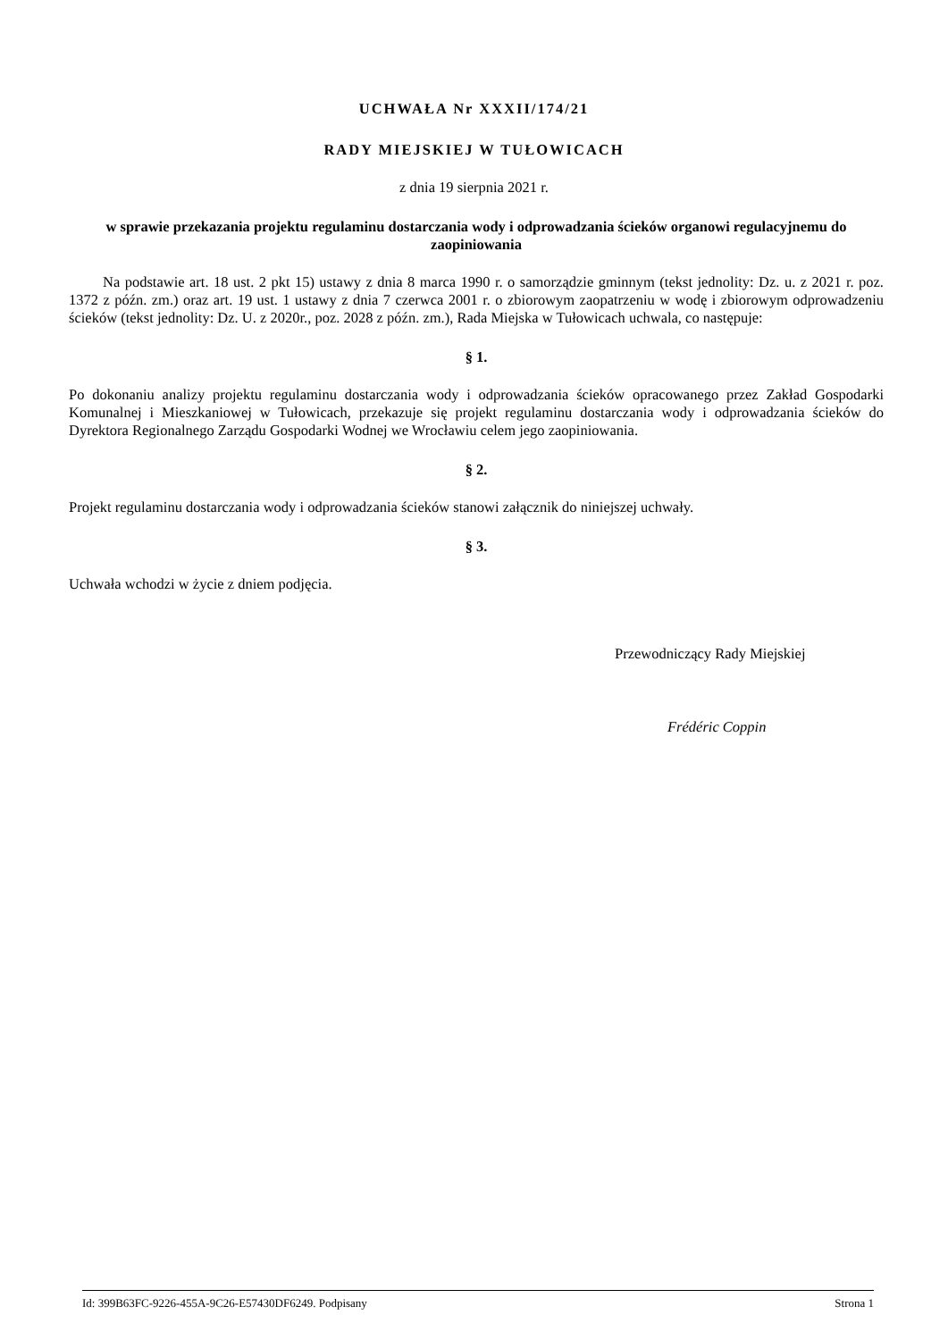UCHWAŁA Nr XXXII/174/21
RADY MIEJSKIEJ W TUŁOWICACH
z dnia 19 sierpnia 2021 r.
w sprawie przekazania projektu regulaminu dostarczania wody i odprowadzania ścieków organowi regulacyjnemu do zaopiniowania
Na podstawie art. 18 ust. 2 pkt 15) ustawy z dnia 8 marca 1990 r. o samorządzie gminnym (tekst jednolity: Dz. u. z 2021 r. poz. 1372 z późn. zm.) oraz art. 19 ust. 1 ustawy z dnia 7 czerwca 2001 r. o zbiorowym zaopatrzeniu w wodę i zbiorowym odprowadzeniu ścieków (tekst jednolity: Dz. U. z 2020r., poz. 2028 z późn. zm.), Rada Miejska w Tułowicach uchwala, co następuje:
§ 1.
Po dokonaniu analizy projektu regulaminu dostarczania wody i odprowadzania ścieków opracowanego przez Zakład Gospodarki Komunalnej i Mieszkaniowej w Tułowicach, przekazuje się projekt regulaminu dostarczania wody i odprowadzania ścieków do Dyrektora Regionalnego Zarządu Gospodarki Wodnej we Wrocławiu celem jego zaopiniowania.
§ 2.
Projekt regulaminu dostarczania wody i odprowadzania ścieków stanowi załącznik do niniejszej uchwały.
§ 3.
Uchwała wchodzi w życie z dniem podjęcia.
Przewodniczący Rady Miejskiej
Frédéric Coppin
Id: 399B63FC-9226-455A-9C26-E57430DF6249. Podpisany Strona 1